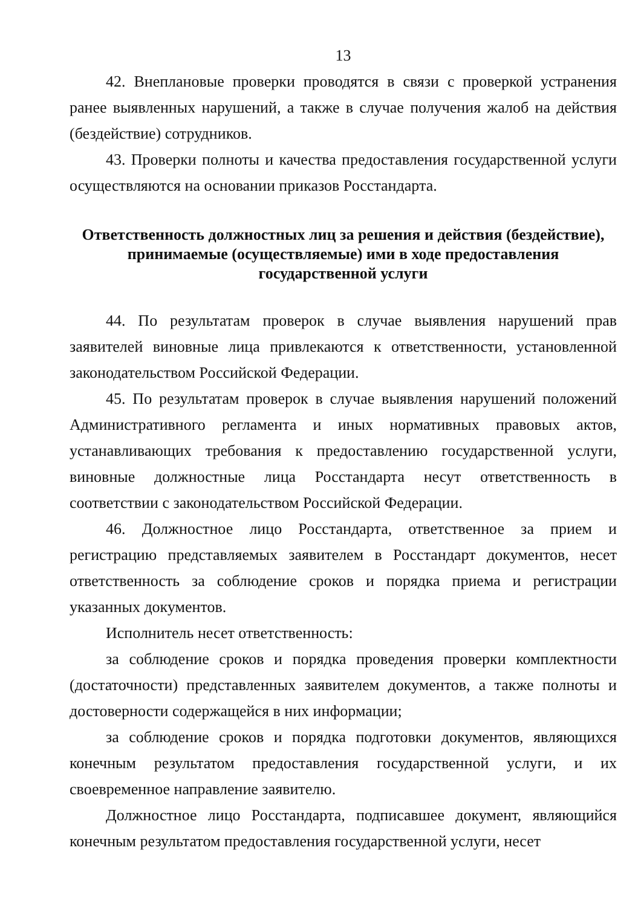13
42. Внеплановые проверки проводятся в связи с проверкой устранения ранее выявленных нарушений, а также в случае получения жалоб на действия (бездействие) сотрудников.
43. Проверки полноты и качества предоставления государственной услуги осуществляются на основании приказов Росстандарта.
Ответственность должностных лиц за решения и действия (бездействие), принимаемые (осуществляемые) ими в ходе предоставления государственной услуги
44. По результатам проверок в случае выявления нарушений прав заявителей виновные лица привлекаются к ответственности, установленной законодательством Российской Федерации.
45. По результатам проверок в случае выявления нарушений положений Административного регламента и иных нормативных правовых актов, устанавливающих требования к предоставлению государственной услуги, виновные должностные лица Росстандарта несут ответственность в соответствии с законодательством Российской Федерации.
46. Должностное лицо Росстандарта, ответственное за прием и регистрацию представляемых заявителем в Росстандарт документов, несет ответственность за соблюдение сроков и порядка приема и регистрации указанных документов.
Исполнитель несет ответственность:
за соблюдение сроков и порядка проведения проверки комплектности (достаточности) представленных заявителем документов, а также полноты и достоверности содержащейся в них информации;
за соблюдение сроков и порядка подготовки документов, являющихся конечным результатом предоставления государственной услуги, и их своевременное направление заявителю.
Должностное лицо Росстандарта, подписавшее документ, являющийся конечным результатом предоставления государственной услуги, несет